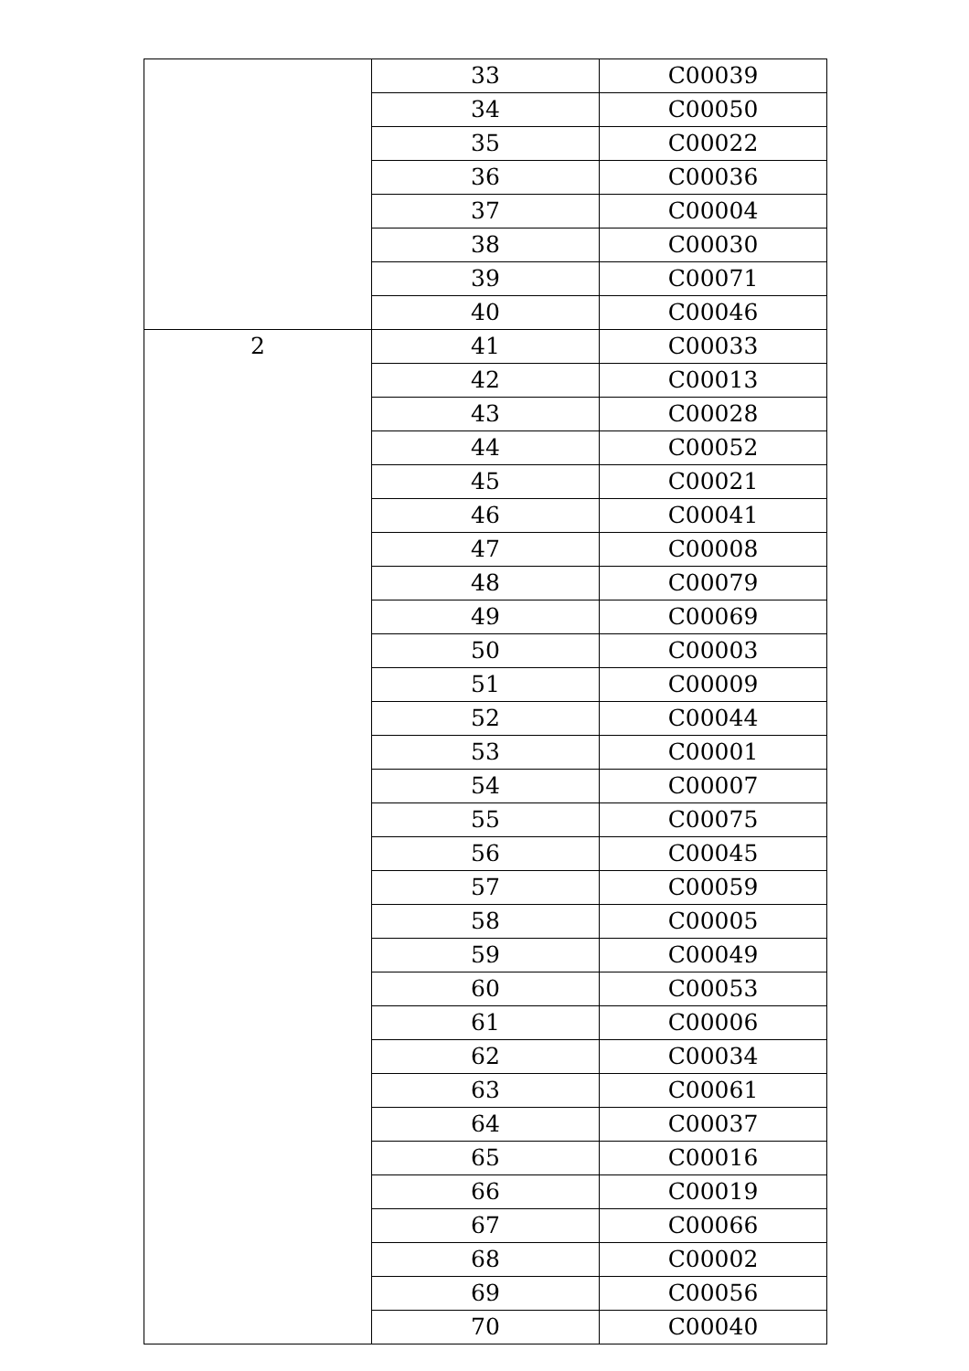| | 33 | C00039 |
| | 34 | C00050 |
| | 35 | C00022 |
| | 36 | C00036 |
| | 37 | C00004 |
| | 38 | C00030 |
| | 39 | C00071 |
| | 40 | C00046 |
| 2 | 41 | C00033 |
| | 42 | C00013 |
| | 43 | C00028 |
| | 44 | C00052 |
| | 45 | C00021 |
| | 46 | C00041 |
| | 47 | C00008 |
| | 48 | C00079 |
| | 49 | C00069 |
| | 50 | C00003 |
| | 51 | C00009 |
| | 52 | C00044 |
| | 53 | C00001 |
| | 54 | C00007 |
| | 55 | C00075 |
| | 56 | C00045 |
| | 57 | C00059 |
| | 58 | C00005 |
| | 59 | C00049 |
| | 60 | C00053 |
| | 61 | C00006 |
| | 62 | C00034 |
| | 63 | C00061 |
| | 64 | C00037 |
| | 65 | C00016 |
| | 66 | C00019 |
| | 67 | C00066 |
| | 68 | C00002 |
| | 69 | C00056 |
| | 70 | C00040 |